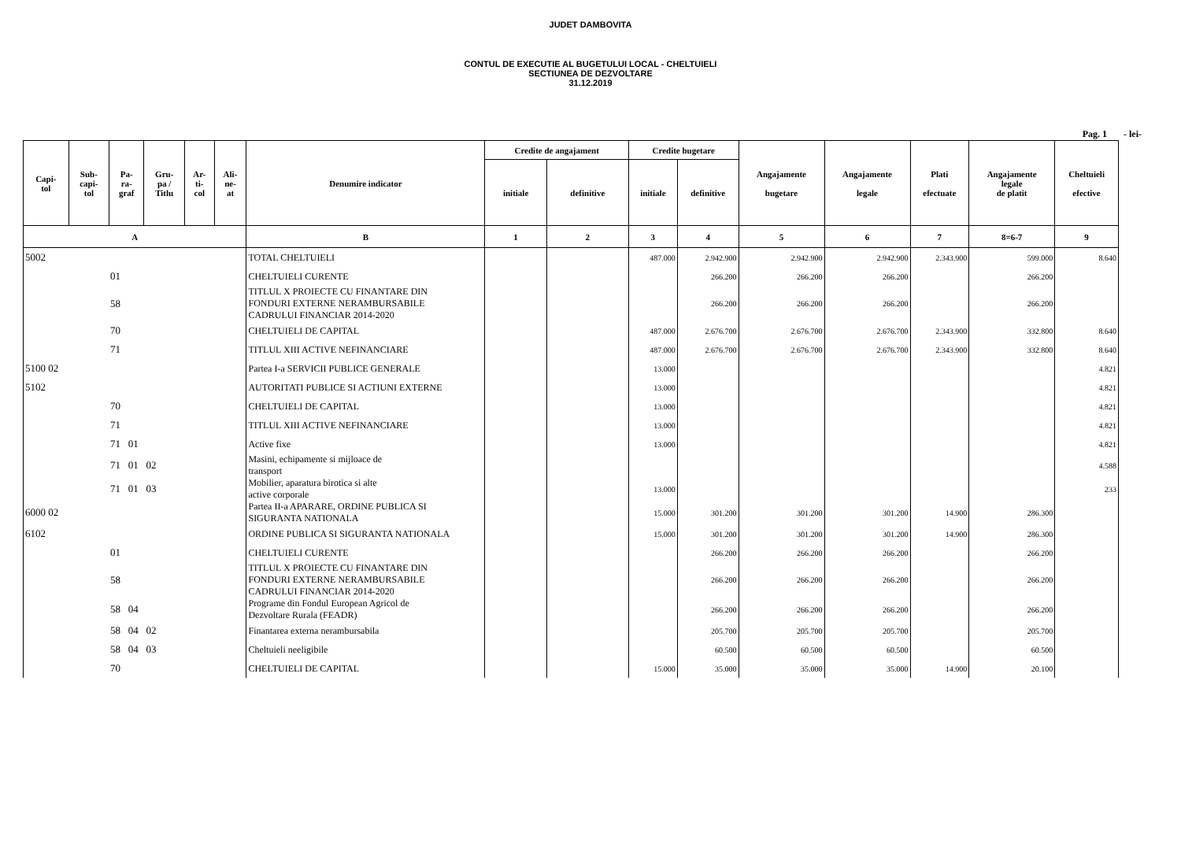JUDET DAMBOVITA
CONTUL DE EXECUTIE AL BUGETULUI LOCAL - CHELTUIELI
SECTIUNEA DE DEZVOLTARE
31.12.2019
Pag. 1 - lei-
| Capi- tol | Sub- capi- tol | Pa- ra- graf | Gru- pa / Titlu | Ar- ti- col | Ali- ne- at | Denumire indicator | Credite de angajament | | Credite bugetare | | Angajamente bugetare | Angajamente legale | Plati efectuate | Angajamente legale de platit | Cheltuieli efective |
| --- | --- | --- | --- | --- | --- | --- | --- | --- | --- | --- | --- | --- | --- | --- | --- |
| | | | | | | | initiale | definitive | initiale | definitive | | | | | |
| A | | | | | | B | 1 | 2 | 3 | 4 | 5 | 6 | 7 | 8=6-7 | 9 |
| 5002 | | | | | | TOTAL CHELTUIELI | | | 487.000 | 2.942.900 | 2.942.900 | 2.942.900 | 2.343.900 | 599.000 | 8.640 |
| 01 | | | | | | CHELTUIELI CURENTE | | | | 266.200 | 266.200 | 266.200 | | 266.200 | |
| 58 | | | | | | TITLUL X PROIECTE CU FINANTARE DIN FONDURI EXTERNE NERAMBURSABILE CADRULUI FINANCIAR 2014-2020 | | | | 266.200 | 266.200 | 266.200 | | 266.200 | |
| 70 | | | | | | CHELTUIELI DE CAPITAL | | | 487.000 | 2.676.700 | 2.676.700 | 2.676.700 | 2.343.900 | 332.800 | 8.640 |
| 71 | | | | | | TITLUL XIII ACTIVE NEFINANCIARE | | | 487.000 | 2.676.700 | 2.676.700 | 2.676.700 | 2.343.900 | 332.800 | 8.640 |
| 5100 02 | | | | | | Partea I-a SERVICII PUBLICE GENERALE | | | 13.000 | | | | | | 4.821 |
| 5102 | | | | | | AUTORITATI PUBLICE SI ACTIUNI EXTERNE | | | 13.000 | | | | | | 4.821 |
| 70 | | | | | | CHELTUIELI DE CAPITAL | | | 13.000 | | | | | | 4.821 |
| 71 | | | | | | TITLUL XIII ACTIVE NEFINANCIARE | | | 13.000 | | | | | | 4.821 |
| 71 01 | | | | | | Active fixe | | | 13.000 | | | | | | 4.821 |
| 71 01 02 | | | | | | Masini, echipamente si mijloace de transport | | | | | | | | | 4.588 |
| 71 01 03 | | | | | | Mobilier, aparatura birotica si alte active corporale | | | 13.000 | | | | | | 233 |
| 6000 02 | | | | | | Partea II-a APARARE, ORDINE PUBLICA SI SIGURANTA NATIONALA | | | 15.000 | 301.200 | 301.200 | 301.200 | 14.900 | 286.300 | |
| 6102 | | | | | | ORDINE PUBLICA SI SIGURANTA NATIONALA | | | 15.000 | 301.200 | 301.200 | 301.200 | 14.900 | 286.300 | |
| 01 | | | | | | CHELTUIELI CURENTE | | | | 266.200 | 266.200 | 266.200 | | 266.200 | |
| 58 | | | | | | TITLUL X PROIECTE CU FINANTARE DIN FONDURI EXTERNE NERAMBURSABILE CADRULUI FINANCIAR 2014-2020 | | | | 266.200 | 266.200 | 266.200 | | 266.200 | |
| 58 04 | | | | | | Programe din Fondul European Agricol de Dezvoltare Rurala (FEADR) | | | | 266.200 | 266.200 | 266.200 | | 266.200 | |
| 58 04 02 | | | | | | Finantarea externa nerambursabila | | | | 205.700 | 205.700 | 205.700 | | 205.700 | |
| 58 04 03 | | | | | | Cheltuieli neeligibile | | | | 60.500 | 60.500 | 60.500 | | 60.500 | |
| 70 | | | | | | CHELTUIELI DE CAPITAL | | | 15.000 | 35.000 | 35.000 | 35.000 | 14.900 | 20.100 | |